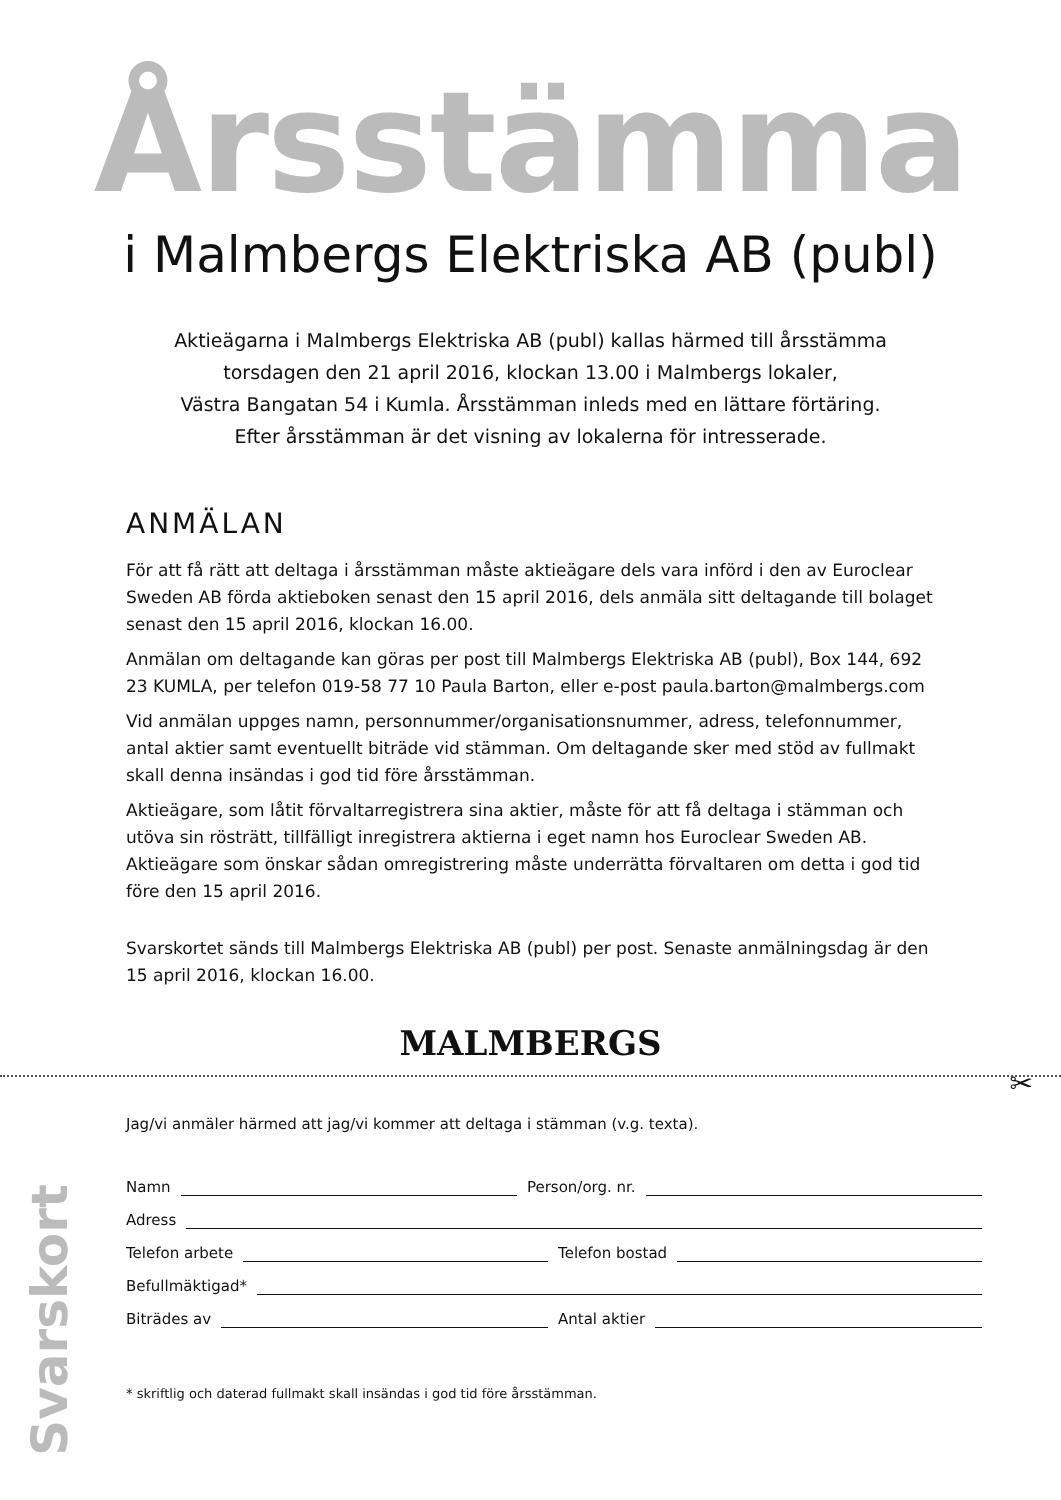Årsstämma
i Malmbergs Elektriska AB (publ)
Aktieägarna i Malmbergs Elektriska AB (publ) kallas härmed till årsstämma
torsdagen den 21 april 2016, klockan 13.00 i Malmbergs lokaler,
Västra Bangatan 54 i Kumla. Årsstämman inleds med en lättare förtäring.
Efter årsstämman är det visning av lokalerna för intresserade.
ANMÄLAN
För att få rätt att deltaga i årsstämman måste aktieägare dels vara införd i den av Euroclear Sweden AB förda aktieboken senast den 15 april 2016, dels anmäla sitt deltagande till bolaget senast den 15 april 2016, klockan 16.00.
Anmälan om deltagande kan göras per post till Malmbergs Elektriska AB (publ), Box 144, 692 23 KUMLA, per telefon 019-58 77 10 Paula Barton, eller e-post paula.barton@malmbergs.com
Vid anmälan uppges namn, personnummer/organisationsnummer, adress, telefonnummer, antal aktier samt eventuellt biträde vid stämman. Om deltagande sker med stöd av fullmakt skall denna insändas i god tid före årsstämman.
Aktieägare, som låtit förvaltarregistrera sina aktier, måste för att få deltaga i stämman och utöva sin rösträtt, tillfälligt inregistrera aktierna i eget namn hos Euroclear Sweden AB. Aktieägare som önskar sådan omregistrering måste underrätta förvaltaren om detta i god tid före den 15 april 2016.
Svarskortet sänds till Malmbergs Elektriska AB (publ) per post. Senaste anmälningsdag är den 15 april 2016, klockan 16.00.
MALMBERGS
✂
Svarskort
Jag/vi anmäler härmed att jag/vi kommer att deltaga i stämman (v.g. texta).
Namn Person/org. nr.
Adress
Telefon arbete Telefon bostad
Befullmäktigad*
Biträdes av Antal aktier
* skriftlig och daterad fullmakt skall insändas i god tid före årsstämman.